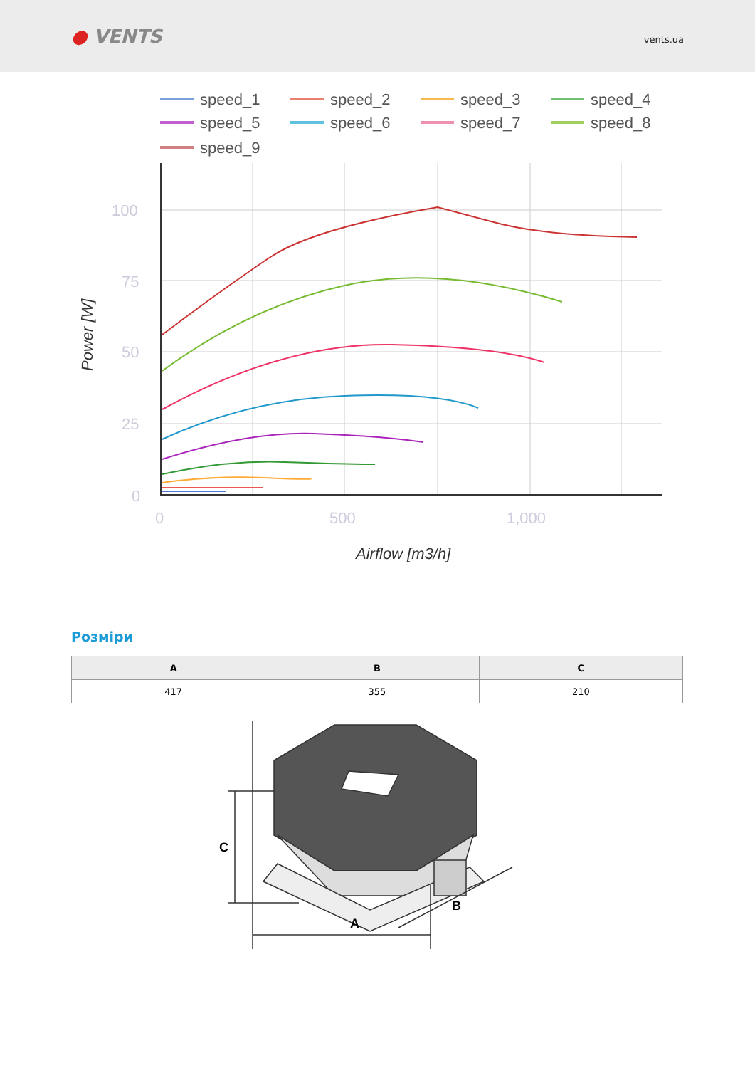● VENTS
vents.ua
speed_1
speed_2
speed_3
speed_4
speed_5
speed_6
speed_7
speed_8
speed_9
100
75
50
25
0
0
500
1,000
Airflow [m3/h]
Power [W]
Розміри
| A | B | C |
| --- | --- | --- |
| 417 | 355 | 210 |
A
B
C